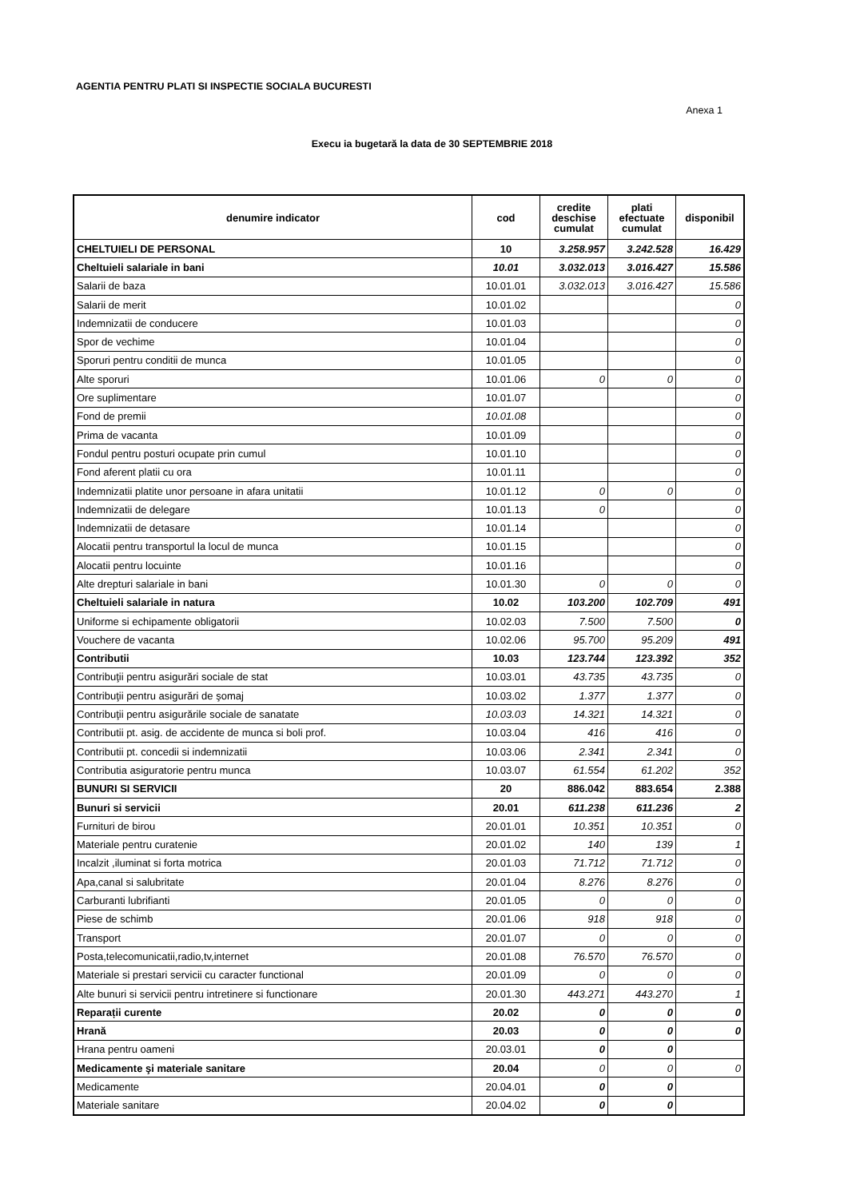AGENTIA PENTRU PLATI SI INSPECTIE SOCIALA BUCURESTI
Anexa 1
Execu ia bugetară la data de 30 SEPTEMBRIE 2018
| denumire indicator | cod | credite deschise cumulat | plati efectuate cumulat | disponibil |
| --- | --- | --- | --- | --- |
| CHELTUIELI DE PERSONAL | 10 | 3.258.957 | 3.242.528 | 16.429 |
| Cheltuieli salariale in bani | 10.01 | 3.032.013 | 3.016.427 | 15.586 |
| Salarii de baza | 10.01.01 | 3.032.013 | 3.016.427 | 15.586 |
| Salarii de merit | 10.01.02 | | | 0 |
| Indemnizatii de conducere | 10.01.03 | | | 0 |
| Spor de vechime | 10.01.04 | | | 0 |
| Sporuri pentru conditii de munca | 10.01.05 | | | 0 |
| Alte sporuri | 10.01.06 | 0 | 0 | 0 |
| Ore suplimentare | 10.01.07 | | | 0 |
| Fond de premii | 10.01.08 | | | 0 |
| Prima de vacanta | 10.01.09 | | | 0 |
| Fondul pentru posturi ocupate prin cumul | 10.01.10 | | | 0 |
| Fond aferent platii cu ora | 10.01.11 | | | 0 |
| Indemnizatii platite unor persoane in afara unitatii | 10.01.12 | 0 | 0 | 0 |
| Indemnizatii de delegare | 10.01.13 | 0 | | 0 |
| Indemnizatii de detasare | 10.01.14 | | | 0 |
| Alocatii pentru transportul la locul de munca | 10.01.15 | | | 0 |
| Alocatii pentru locuinte | 10.01.16 | | | 0 |
| Alte drepturi salariale in bani | 10.01.30 | 0 | 0 | 0 |
| Cheltuieli salariale in natura | 10.02 | 103.200 | 102.709 | 491 |
| Uniforme si echipamente obligatorii | 10.02.03 | 7.500 | 7.500 | 0 |
| Vouchere de vacanta | 10.02.06 | 95.700 | 95.209 | 491 |
| Contributii | 10.03 | 123.744 | 123.392 | 352 |
| Contribuţii pentru asigurări sociale de stat | 10.03.01 | 43.735 | 43.735 | 0 |
| Contribuţii pentru asigurări de şomaj | 10.03.02 | 1.377 | 1.377 | 0 |
| Contribuţii pentru asigurările sociale de sanatate | 10.03.03 | 14.321 | 14.321 | 0 |
| Contributii pt. asig. de accidente de munca si boli prof. | 10.03.04 | 416 | 416 | 0 |
| Contributii pt. concedii si indemnizatii | 10.03.06 | 2.341 | 2.341 | 0 |
| Contributia asiguratorie pentru munca | 10.03.07 | 61.554 | 61.202 | 352 |
| BUNURI SI SERVICII | 20 | 886.042 | 883.654 | 2.388 |
| Bunuri si servicii | 20.01 | 611.238 | 611.236 | 2 |
| Furnituri de birou | 20.01.01 | 10.351 | 10.351 | 0 |
| Materiale pentru curatenie | 20.01.02 | 140 | 139 | 1 |
| Incalzit ,iluminat si forta motrica | 20.01.03 | 71.712 | 71.712 | 0 |
| Apa,canal si salubritate | 20.01.04 | 8.276 | 8.276 | 0 |
| Carburanti lubrifianti | 20.01.05 | 0 | 0 | 0 |
| Piese de schimb | 20.01.06 | 918 | 918 | 0 |
| Transport | 20.01.07 | 0 | 0 | 0 |
| Posta,telecomunicatii,radio,tv,internet | 20.01.08 | 76.570 | 76.570 | 0 |
| Materiale si prestari servicii cu caracter functional | 20.01.09 | 0 | 0 | 0 |
| Alte bunuri si servicii pentru intretinere si functionare | 20.01.30 | 443.271 | 443.270 | 1 |
| Reparații curente | 20.02 | 0 | 0 | 0 |
| Hrană | 20.03 | 0 | 0 | 0 |
| Hrana pentru oameni | 20.03.01 | 0 | 0 | |
| Medicamente şi materiale sanitare | 20.04 | 0 | 0 | 0 |
| Medicamente | 20.04.01 | 0 | 0 | |
| Materiale sanitare | 20.04.02 | 0 | 0 | |